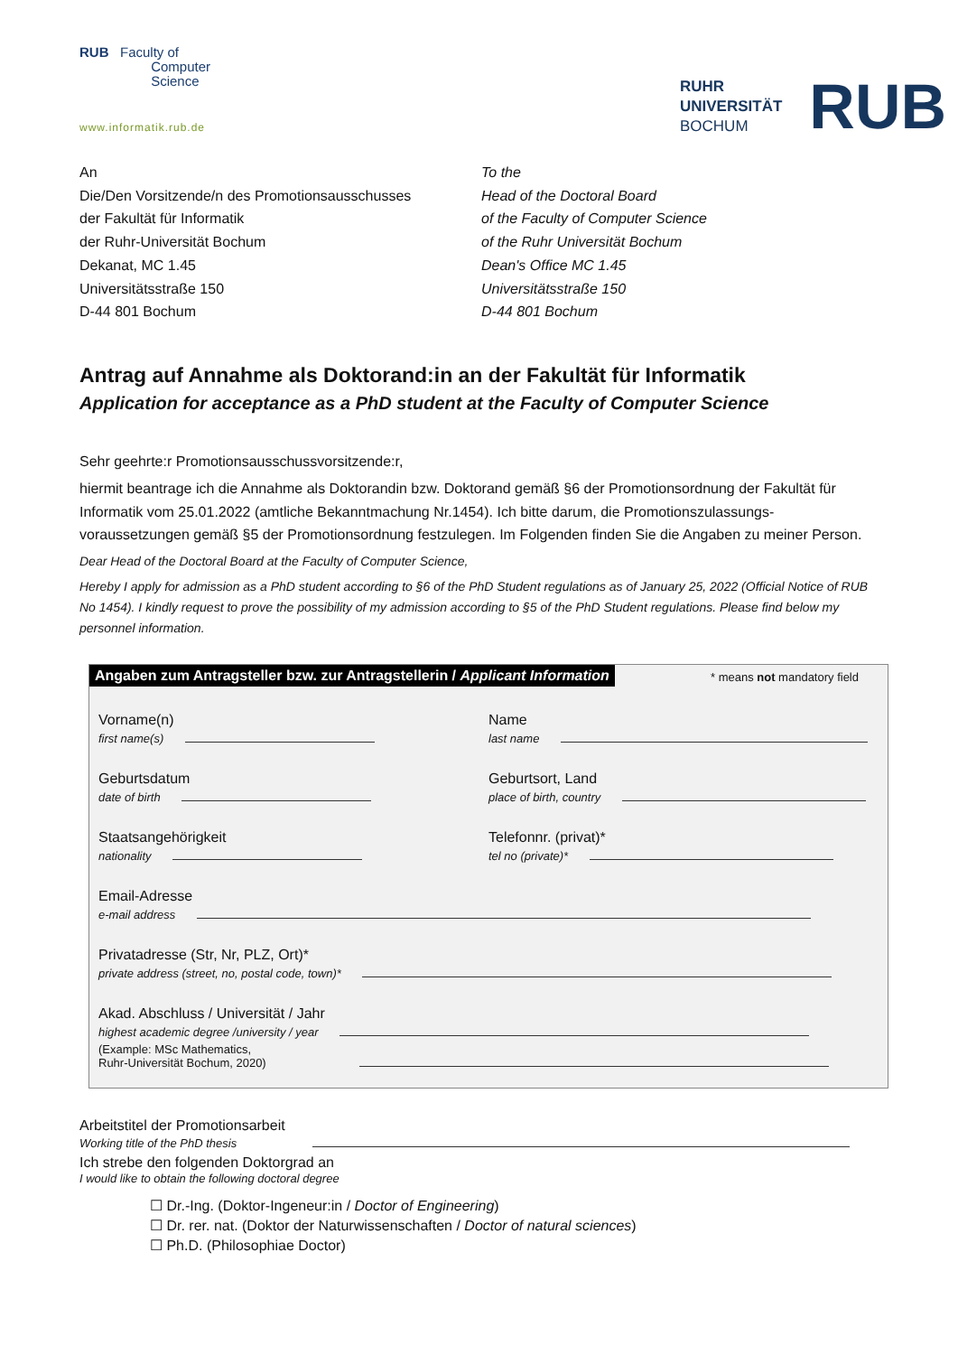RUB Faculty of
Computer
Science
www.informatik.rub.de
RUHR
UNIVERSITÄT
BOCHUM
RUB
An
Die/Den Vorsitzende/n des Promotionsausschusses
der Fakultät für Informatik
der Ruhr-Universität Bochum
Dekanat, MC 1.45
Universitätsstraße 150
D-44 801 Bochum
To the
Head of the Doctoral Board
of the Faculty of Computer Science
of the Ruhr Universität Bochum
Dean's Office MC 1.45
Universitätsstraße 150
D-44 801 Bochum
Antrag auf Annahme als Doktorand:in an der Fakultät für Informatik
Application for acceptance as a PhD student at the Faculty of Computer Science
Sehr geehrte:r Promotionsausschussvorsitzende:r,
hiermit beantrage ich die Annahme als Doktorandin bzw. Doktorand gemäß §6 der Promotionsordnung der Fakultät für Informatik vom 25.01.2022 (amtliche Bekanntmachung Nr.1454). Ich bitte darum, die Promotionszulassungs-voraussetzungen gemäß §5 der Promotionsordnung festzulegen. Im Folgenden finden Sie die Angaben zu meiner Person.
Dear Head of the Doctoral Board at the Faculty of Computer Science,
Hereby I apply for admission as a PhD student according to §6 of the PhD Student regulations as of January 25, 2022 (Official Notice of RUB No 1454). I kindly request to prove the possibility of my admission according to §5 of the PhD Student regulations. Please find below my personnel information.
Angaben zum Antragsteller bzw. zur Antragstellerin / Applicant Information * means not mandatory field
Vorname(n)
first name(s)
Name
last name
Geburtsdatum
date of birth
Geburtsort, Land
place of birth, country
Staatsangehörigkeit
nationality
Telefonnr. (privat)*
tel no (private)*
Email-Adresse
e-mail address
Privatadresse (Str, Nr, PLZ, Ort)*
private address (street, no, postal code, town)*
Akad. Abschluss / Universität / Jahr
highest academic degree /university / year
(Example: MSc Mathematics,
Ruhr-Universität Bochum, 2020)
Arbeitstitel der Promotionsarbeit
Working title of the PhD thesis
Ich strebe den folgenden Doktorgrad an
I would like to obtain the following doctoral degree
☐ Dr.-Ing. (Doktor-Ingeneur:in / Doctor of Engineering)
☐ Dr. rer. nat. (Doktor der Naturwissenschaften / Doctor of natural sciences)
☐ Ph.D. (Philosophiae Doctor)